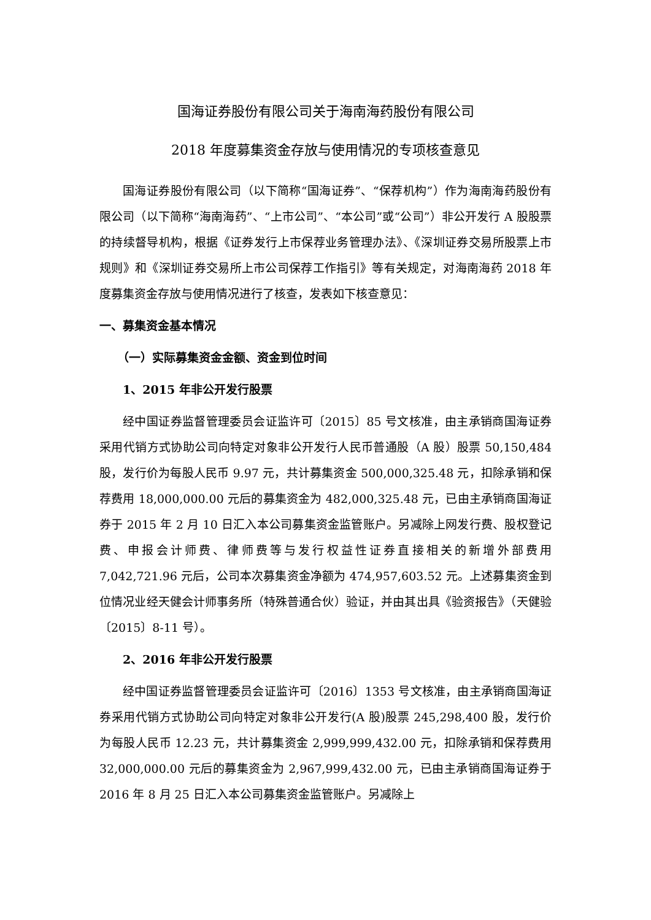国海证券股份有限公司关于海南海药股份有限公司
2018 年度募集资金存放与使用情况的专项核查意见
国海证券股份有限公司（以下简称“国海证券”、“保荐机构”）作为海南海药股份有限公司（以下简称“海南海药”、“上市公司”、“本公司”或“公司”）非公开发行 A 股股票的持续督导机构，根据《证券发行上市保荐业务管理办法》、《深圳证券交易所股票上市规则》和《深圳证券交易所上市公司保荐工作指引》等有关规定，对海南海药 2018 年度募集资金存放与使用情况进行了核查，发表如下核查意见：
一、募集资金基本情况
（一）实际募集资金金额、资金到位时间
1、2015 年非公开发行股票
经中国证券监督管理委员会证监许可〔2015〕85 号文核准，由主承销商国海证券采用代销方式协助公司向特定对象非公开发行人民币普通股（A 股）股票 50,150,484 股，发行价为每股人民币 9.97 元，共计募集资金 500,000,325.48 元，扣除承销和保荐费用 18,000,000.00 元后的募集资金为 482,000,325.48 元，已由主承销商国海证券于 2015 年 2 月 10 日汇入本公司募集资金监管账户。另减除上网发行费、股权登记费、申报会计师费、律师费等与发行权益性证券直接相关的新增外部费用 7,042,721.96 元后，公司本次募集资金净额为 474,957,603.52 元。上述募集资金到位情况业经天健会计师事务所（特殊普通合伙）验证，并由其出具《验资报告》（天健验〔2015〕8-11 号）。
2、2016 年非公开发行股票
经中国证券监督管理委员会证监许可〔2016〕1353 号文核准，由主承销商国海证券采用代销方式协助公司向特定对象非公开发行(A 股)股票 245,298,400 股，发行价为每股人民币 12.23 元，共计募集资金 2,999,999,432.00 元，扣除承销和保荐费用 32,000,000.00 元后的募集资金为 2,967,999,432.00 元，已由主承销商国海证券于 2016 年 8 月 25 日汇入本公司募集资金监管账户。另减除上